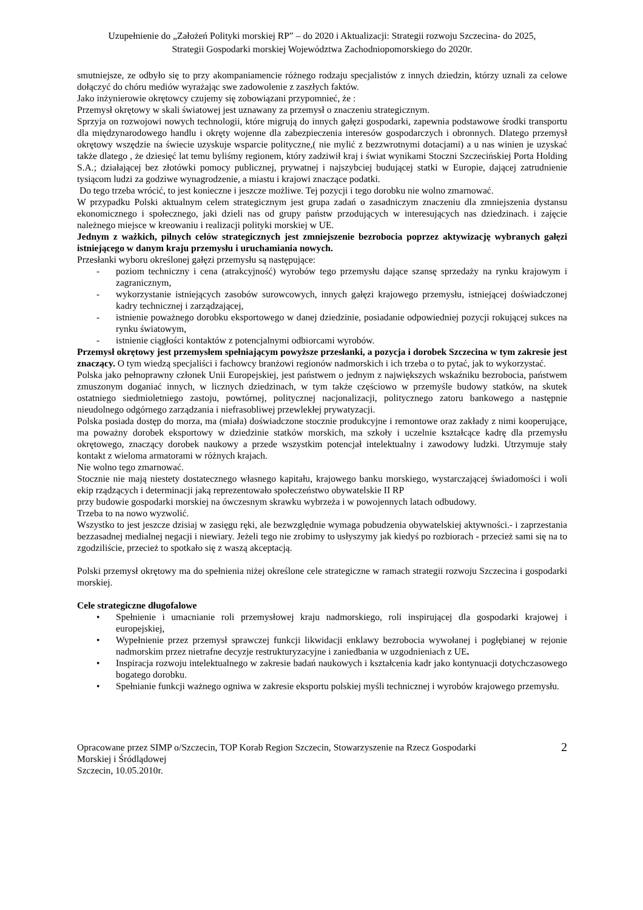Uzupełnienie do „Założeń Polityki morskiej RP” – do 2020 i Aktualizacji: Strategii rozwoju Szczecina- do 2025,
Strategii Gospodarki morskiej Województwa Zachodniopomorskiego do 2020r.
smutniejsze, ze odbyło się to przy akompaniamencie różnego rodzaju specjalistów z innych dziedzin, którzy uznali za celowe dołączyć do chóru mediów wyrażając swe zadowolenie z zaszłych faktów.
Jako inżynierowie okrętowcy czujemy się zobowiązani przypomnieć, że :
Przemysł okrętowy w skali światowej jest uznawany za przemysł o znaczeniu strategicznym.
Sprzyja on rozwojowi nowych technologii, które migrują do innych gałęzi gospodarki, zapewnia podstawowe środki transportu dla międzynarodowego handlu i okręty wojenne dla zabezpieczenia interesów gospodarczych i obronnych. Dlatego przemysł okrętowy wszędzie na świecie uzyskuje wsparcie polityczne,( nie mylić z bezzwrotnymi dotacjami) a u nas winien je uzyskać także dlatego , że dziesięć lat temu byliśmy regionem, który zadziwił kraj i świat wynikami Stoczni Szczecińskiej Porta Holding S.A.; działającej bez złotówki pomocy publicznej, prywatnej i najszybciej budującej statki w Europie, dającej zatrudnienie tysiącom ludzi za godziwe wynagrodzenie, a miastu i krajowi znaczące podatki.
Do tego trzeba wrócić, to jest konieczne i jeszcze możliwe. Tej pozycji i tego dorobku nie wolno zmarnować.
W przypadku Polski aktualnym celem strategicznym jest grupa zadań o zasadniczym znaczeniu dla zmniejszenia dystansu ekonomicznego i społecznego, jaki dzieli nas od grupy państw przodujących w interesujących nas dziedzinach. i zajęcie należnego miejsce w kreowaniu i realizacji polityki morskiej w UE.
Jednym z ważkich, pilnych celów strategicznych jest zmniejszenie bezrobocia poprzez aktywizację wybranych gałęzi istniejącego w danym kraju przemysłu i uruchamiania nowych.
Przesłanki wyboru określonej gałęzi przemysłu są następujące:
- poziom techniczny i cena (atrakcyjność) wyrobów tego przemysłu dające szansę sprzedaży na rynku krajowym i zagranicznym,
- wykorzystanie istniejących zasobów surowcowych, innych gałęzi krajowego przemysłu, istniejącej doświadczonej kadry technicznej i zarządzającej,
- istnienie poważnego dorobku eksportowego w danej dziedzinie, posiadanie odpowiedniej pozycji rokującej sukces na rynku światowym,
- istnienie ciągłości kontaktów z potencjalnymi odbiorcami wyrobów.
Przemysł okrętowy jest przemysłem spełniającym powyższe przesłanki, a pozycja i dorobek Szczecina w tym zakresie jest znaczący. O tym wiedzą specjaliści i fachowcy branżowi regionów nadmorskich i ich trzeba o to pytać, jak to wykorzystać.
Polska jako pełnoprawny członek Unii Europejskiej, jest państwem o jednym z największych wskaźniku bezrobocia, państwem zmuszonym doganiać innych, w licznych dziedzinach, w tym także częściowo w przemyśle budowy statków, na skutek ostatniego siedmioletniego zastoju, powtórnej, politycznej nacjonalizacji, politycznego zatoru bankowego a następnie nieudolnego odgórnego zarządzania i niefrasobliwej przewlekłej prywatyzacji.
Polska posiada dostęp do morza, ma (miała) doświadczone stocznie produkcyjne i remontowe oraz zakłady z nimi kooperujące, ma poważny dorobek eksportowy w dziedzinie statków morskich, ma szkoły i uczelnie kształcące kadrę dla przemysłu okrętowego, znaczący dorobek naukowy a przede wszystkim potencjał intelektualny i zawodowy ludzki. Utrzymuje stały kontakt z wieloma armatorami w różnych krajach.
Nie wolno tego zmarnować.
Stocznie nie mają niestety dostatecznego własnego kapitału, krajowego banku morskiego, wystarczającej świadomości i woli ekip rządzących i determinacji jaką reprezentowało społeczeństwo obywatelskie II RP
przy budowie gospodarki morskiej na ówczesnym skrawku wybrzeża i w powojennych latach odbudowy.
Trzeba to na nowo wyzwolić.
Wszystko to jest jeszcze dzisiaj w zasięgu ręki, ale bezwzględnie wymaga pobudzenia obywatelskiej aktywności.- i zaprzestania bezzasadnej medialnej negacji i niewiary. Jeżeli tego nie zrobimy to usłyszymy jak kiedyś po rozbiorach - przecież sami się na to zgodziliście, przecież to spotkało się z waszą akceptacją.
Polski przemysł okrętowy ma do spełnienia niżej określone cele strategiczne w ramach strategii rozwoju Szczecina i gospodarki morskiej.
Cele strategiczne długofalowe
• Spełnienie i umacnianie roli przemysłowej kraju nadmorskiego, roli inspirującej dla gospodarki krajowej i europejskiej,
• Wypełnienie przez przemysł sprawczej funkcji likwidacji enklawy bezrobocia wywołanej i pogłębianej w rejonie nadmorskim przez nietrafne decyzje restrukturyzacyjne i zaniedbania w uzgodnieniach z UE.
• Inspiracja rozwoju intelektualnego w zakresie badań naukowych i kształcenia kadr jako kontynuacji dotychczasowego bogatego dorobku.
• Spełnianie funkcji ważnego ogniwa w zakresie eksportu polskiej myśli technicznej i wyrobów krajowego przemysłu.
Opracowane przez SIMP o/Szczecin, TOP Korab Region Szczecin, Stowarzyszenie na Rzecz Gospodarki
Morskiej i Śródlądowej
Szczecin, 10.05.2010r.
2